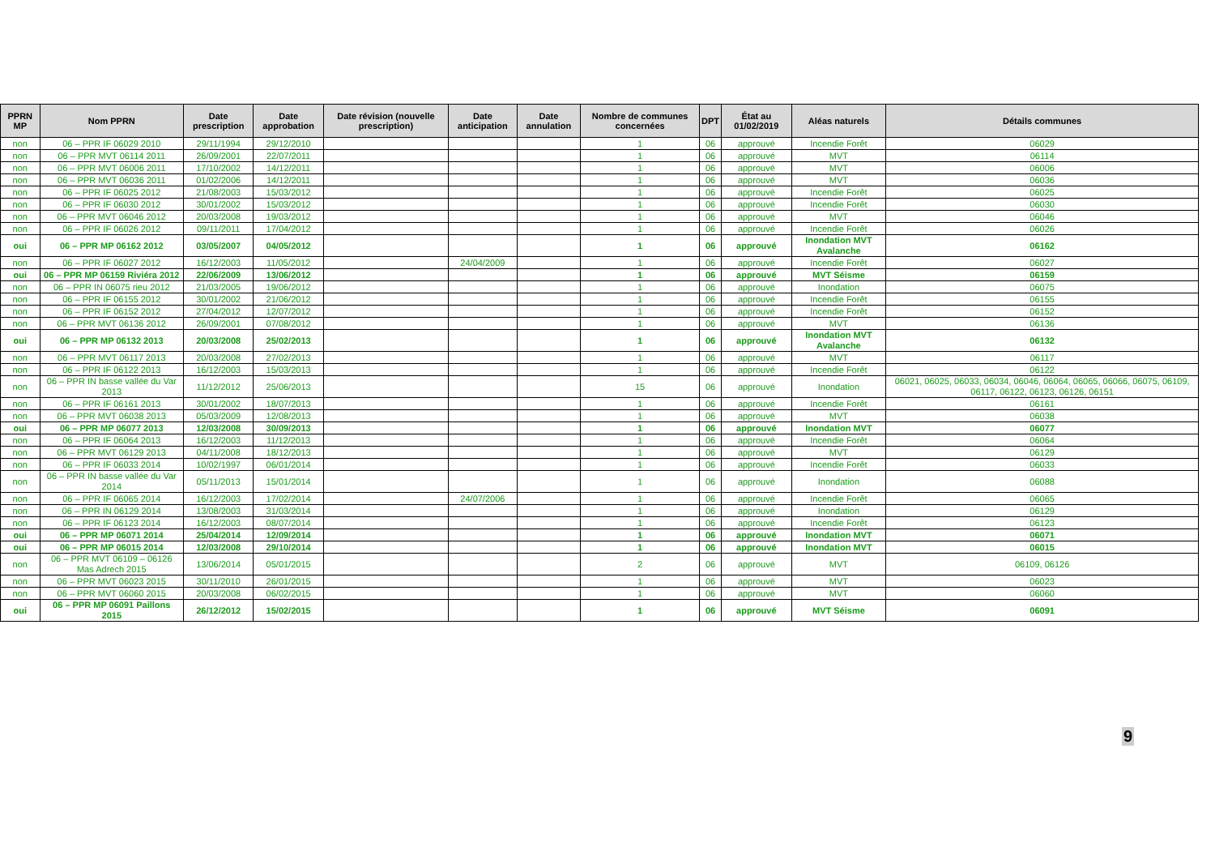| PPRN MP | Nom PPRN | Date prescription | Date approbation | Date révision (nouvelle prescription) | Date anticipation | Date annulation | Nombre de communes concernées | DPT | État au 01/02/2019 | Aléas naturels | Détails communes |
| --- | --- | --- | --- | --- | --- | --- | --- | --- | --- | --- | --- |
| non | 06 – PPR IF 06029 2010 | 29/11/1994 | 29/12/2010 | | | | 1 | 06 | approuvé | Incendie Forêt | 06029 |
| non | 06 – PPR MVT 06114 2011 | 26/09/2001 | 22/07/2011 | | | | 1 | 06 | approuvé | MVT | 06114 |
| non | 06 – PPR MVT 06006 2011 | 17/10/2002 | 14/12/2011 | | | | 1 | 06 | approuvé | MVT | 06006 |
| non | 06 – PPR MVT 06036 2011 | 01/02/2006 | 14/12/2011 | | | | 1 | 06 | approuvé | MVT | 06036 |
| non | 06 – PPR IF 06025 2012 | 21/08/2003 | 15/03/2012 | | | | 1 | 06 | approuvé | Incendie Forêt | 06025 |
| non | 06 – PPR IF 06030 2012 | 30/01/2002 | 15/03/2012 | | | | 1 | 06 | approuvé | Incendie Forêt | 06030 |
| non | 06 – PPR MVT 06046 2012 | 20/03/2008 | 19/03/2012 | | | | 1 | 06 | approuvé | MVT | 06046 |
| non | 06 – PPR IF 06026 2012 | 09/11/2011 | 17/04/2012 | | | | 1 | 06 | approuvé | Incendie Forêt | 06026 |
| oui | 06 – PPR MP 06162 2012 | 03/05/2007 | 04/05/2012 | | | | 1 | 06 | approuvé | Inondation MVT Avalanche | 06162 |
| non | 06 – PPR IF 06027 2012 | 16/12/2003 | 11/05/2012 | | 24/04/2009 | | 1 | 06 | approuvé | Incendie Forêt | 06027 |
| oui | 06 – PPR MP 06159 Riviéra 2012 | 22/06/2009 | 13/06/2012 | | | | 1 | 06 | approuvé | MVT Séisme | 06159 |
| non | 06 – PPR IN 06075 rieu 2012 | 21/03/2005 | 19/06/2012 | | | | 1 | 06 | approuvé | Inondation | 06075 |
| non | 06 – PPR IF 06155 2012 | 30/01/2002 | 21/06/2012 | | | | 1 | 06 | approuvé | Incendie Forêt | 06155 |
| non | 06 – PPR IF 06152 2012 | 27/04/2012 | 12/07/2012 | | | | 1 | 06 | approuvé | Incendie Forêt | 06152 |
| non | 06 – PPR MVT 06136 2012 | 26/09/2001 | 07/08/2012 | | | | 1 | 06 | approuvé | MVT | 06136 |
| oui | 06 – PPR MP 06132 2013 | 20/03/2008 | 25/02/2013 | | | | 1 | 06 | approuvé | Inondation MVT Avalanche | 06132 |
| non | 06 – PPR MVT 06117 2013 | 20/03/2008 | 27/02/2013 | | | | 1 | 06 | approuvé | MVT | 06117 |
| non | 06 – PPR IF 06122 2013 | 16/12/2003 | 15/03/2013 | | | | 1 | 06 | approuvé | Incendie Forêt | 06122 |
| non | 06 – PPR IN basse vallée du Var 2013 | 11/12/2012 | 25/06/2013 | | | | 15 | 06 | approuvé | Inondation | 06021, 06025, 06033, 06034, 06046, 06064, 06065, 06066, 06075, 06109, 06117, 06122, 06123, 06126, 06151 |
| non | 06 – PPR IF 06161 2013 | 30/01/2002 | 18/07/2013 | | | | 1 | 06 | approuvé | Incendie Forêt | 06161 |
| non | 06 – PPR MVT 06038 2013 | 05/03/2009 | 12/08/2013 | | | | 1 | 06 | approuvé | MVT | 06038 |
| oui | 06 – PPR MP 06077 2013 | 12/03/2008 | 30/09/2013 | | | | 1 | 06 | approuvé | Inondation MVT | 06077 |
| non | 06 – PPR IF 06064 2013 | 16/12/2003 | 11/12/2013 | | | | 1 | 06 | approuvé | Incendie Forêt | 06064 |
| non | 06 – PPR MVT 06129 2013 | 04/11/2008 | 18/12/2013 | | | | 1 | 06 | approuvé | MVT | 06129 |
| non | 06 – PPR IF 06033 2014 | 10/02/1997 | 06/01/2014 | | | | 1 | 06 | approuvé | Incendie Forêt | 06033 |
| non | 06 – PPR IN basse vallée du Var 2014 | 05/11/2013 | 15/01/2014 | | | | 1 | 06 | approuvé | Inondation | 06088 |
| non | 06 – PPR IF 06065 2014 | 16/12/2003 | 17/02/2014 | | 24/07/2006 | | 1 | 06 | approuvé | Incendie Forêt | 06065 |
| non | 06 – PPR IN 06129 2014 | 13/08/2003 | 31/03/2014 | | | | 1 | 06 | approuvé | Inondation | 06129 |
| non | 06 – PPR IF 06123 2014 | 16/12/2003 | 08/07/2014 | | | | 1 | 06 | approuvé | Incendie Forêt | 06123 |
| oui | 06 – PPR MP 06071 2014 | 25/04/2014 | 12/09/2014 | | | | 1 | 06 | approuvé | Inondation MVT | 06071 |
| oui | 06 – PPR MP 06015 2014 | 12/03/2008 | 29/10/2014 | | | | 1 | 06 | approuvé | Inondation MVT | 06015 |
| non | 06 – PPR MVT 06109 – 06126 Mas Adrech 2015 | 13/06/2014 | 05/01/2015 | | | | 2 | 06 | approuvé | MVT | 06109, 06126 |
| non | 06 – PPR MVT 06023 2015 | 30/11/2010 | 26/01/2015 | | | | 1 | 06 | approuvé | MVT | 06023 |
| non | 06 – PPR MVT 06060 2015 | 20/03/2008 | 06/02/2015 | | | | 1 | 06 | approuvé | MVT | 06060 |
| oui | 06 – PPR MP 06091 Paillons 2015 | 26/12/2012 | 15/02/2015 | | | | 1 | 06 | approuvé | MVT Séisme | 06091 |
9